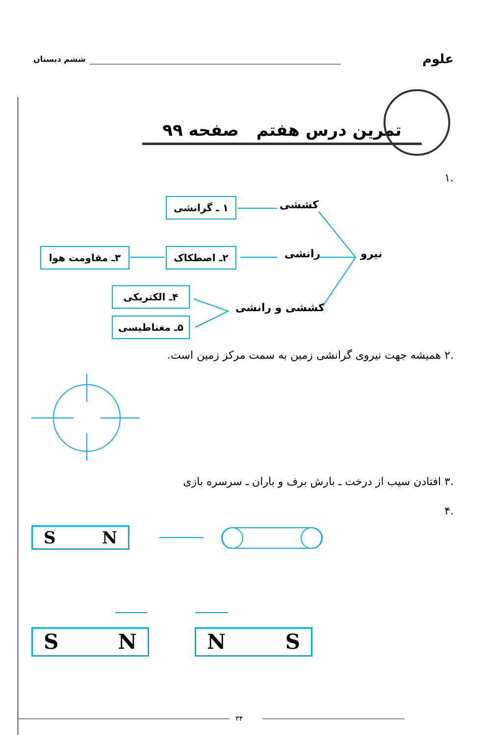علوم ششم دبستان
تمرین درس هفتم صفحه ۹۹
.۱
کششی
رانشی نیرو
کششی و رانشی
۱ ـ گرانشی
۲ـ اصطکاک
۳ـ مقاومت هوا
۴ـ الکتریکی
۵ـ مغناطیسی
.۲ همیشه جهت نیروی گرانشی زمین به سمت مرکز زمین است.
.۳ افتادن سیب از درخت ـ بارش برف و باران ـ سرسره بازی
.۴
S N
S N N S
۳۴